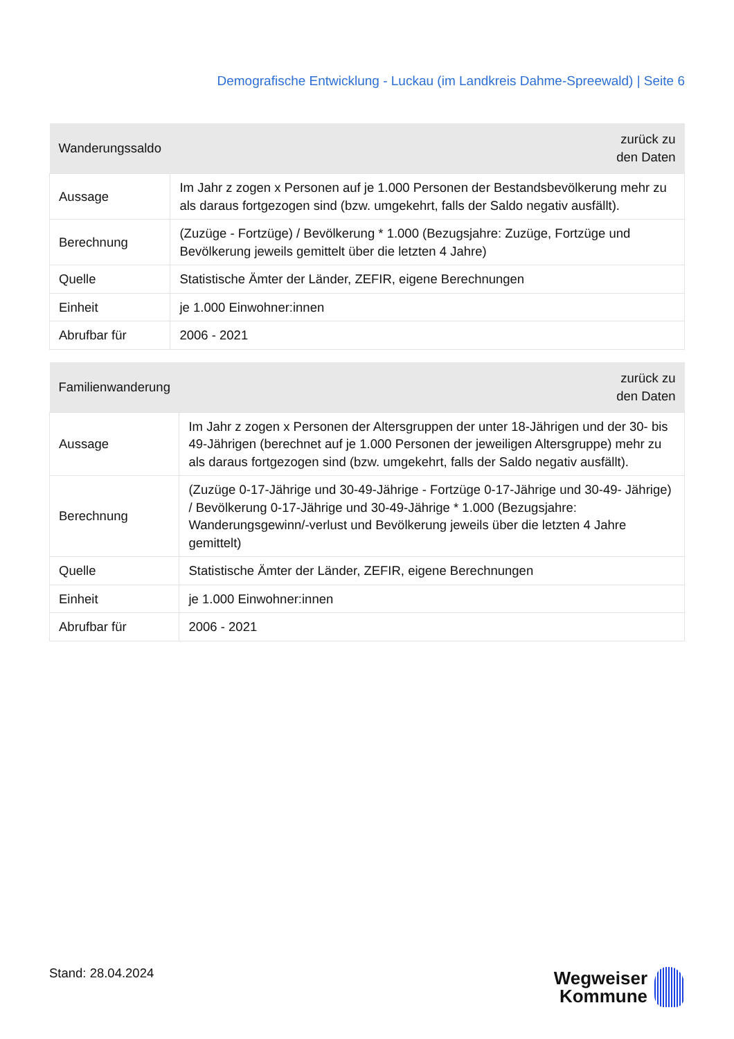Demografische Entwicklung - Luckau (im Landkreis Dahme-Spreewald) | Seite 6
| Wanderungssaldo | zurück zu den Daten |
| --- | --- |
| Aussage | Im Jahr z zogen x Personen auf je 1.000 Personen der Bestandsbevölkerung mehr zu als daraus fortgezogen sind (bzw. umgekehrt, falls der Saldo negativ ausfällt). |
| Berechnung | (Zuzüge - Fortzüge) / Bevölkerung * 1.000 (Bezugsjahre: Zuzüge, Fortzüge und Bevölkerung jeweils gemittelt über die letzten 4 Jahre) |
| Quelle | Statistische Ämter der Länder, ZEFIR, eigene Berechnungen |
| Einheit | je 1.000 Einwohner:innen |
| Abrufbar für | 2006 - 2021 |
| Familienwanderung | zurück zu den Daten |
| --- | --- |
| Aussage | Im Jahr z zogen x Personen der Altersgruppen der unter 18-Jährigen und der 30- bis 49-Jährigen (berechnet auf je 1.000 Personen der jeweiligen Altersgruppe) mehr zu als daraus fortgezogen sind (bzw. umgekehrt, falls der Saldo negativ ausfällt). |
| Berechnung | (Zuzüge 0-17-Jährige und 30-49-Jährige - Fortzüge 0-17-Jährige und 30-49- Jährige) / Bevölkerung 0-17-Jährige und 30-49-Jährige * 1.000 (Bezugsjahre: Wanderungsgewinn/-verlust und Bevölkerung jeweils über die letzten 4 Jahre gemittelt) |
| Quelle | Statistische Ämter der Länder, ZEFIR, eigene Berechnungen |
| Einheit | je 1.000 Einwohner:innen |
| Abrufbar für | 2006 - 2021 |
Stand: 28.04.2024
Wegweiser
Kommune